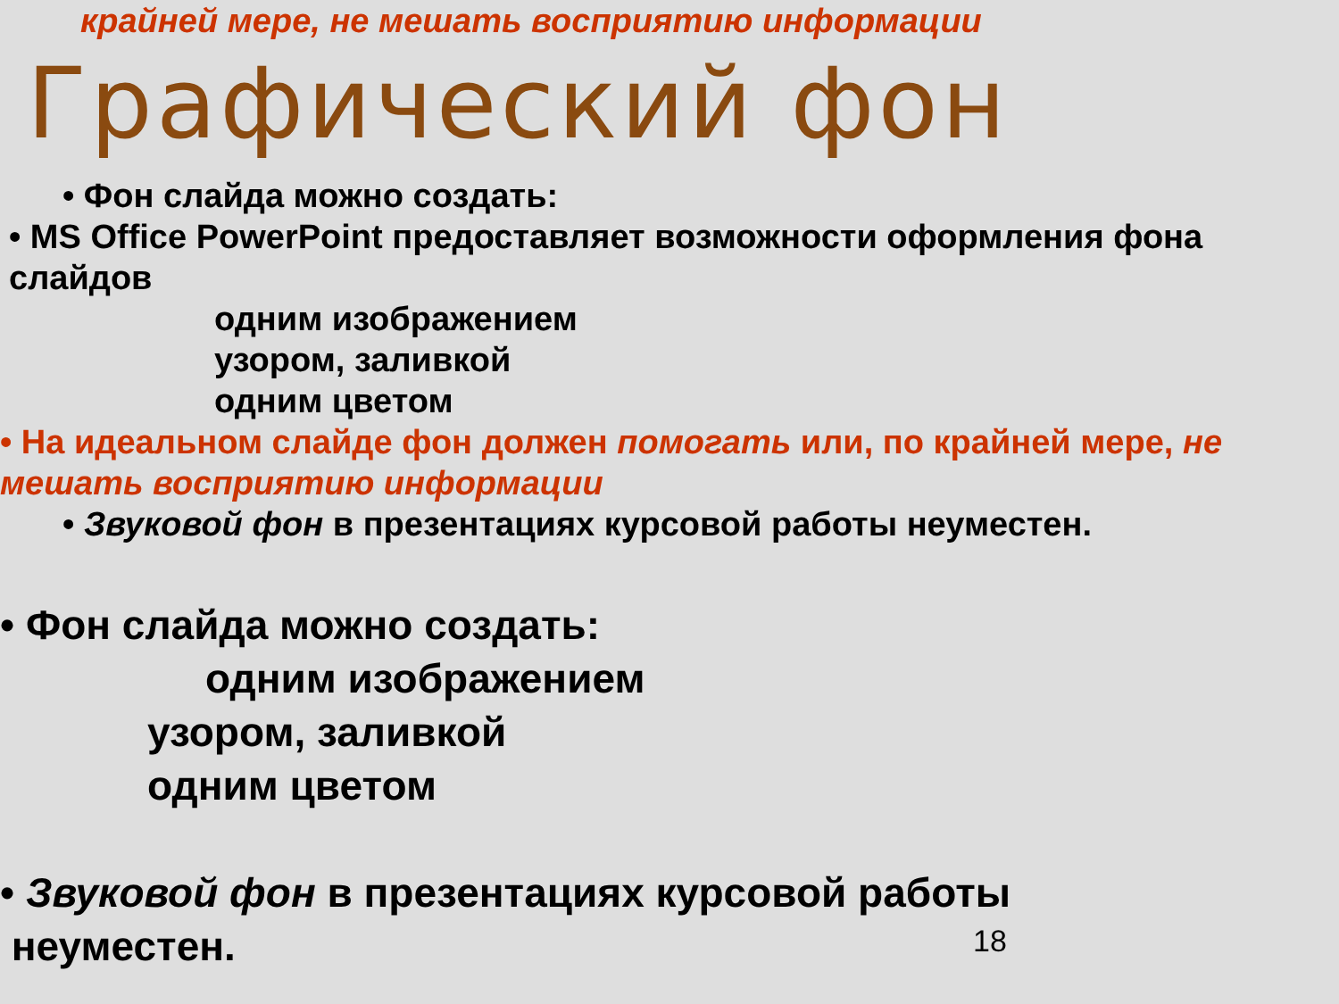крайней мере, не мешать восприятию информации
Графический фон
• Фон слайда можно создать:
• MS Office PowerPoint предоставляет возможности оформления фона слайдов
одним изображением
узором, заливкой
одним цветом
• На идеальном слайде фон должен помогать или, по крайней мере, не мешать восприятию информации
• Звуковой фон в презентациях курсовой работы неуместен.
• Фон слайда можно создать:
одним изображением
узором, заливкой
одним цветом
• Звуковой фон в презентациях курсовой работы
неуместен.
18